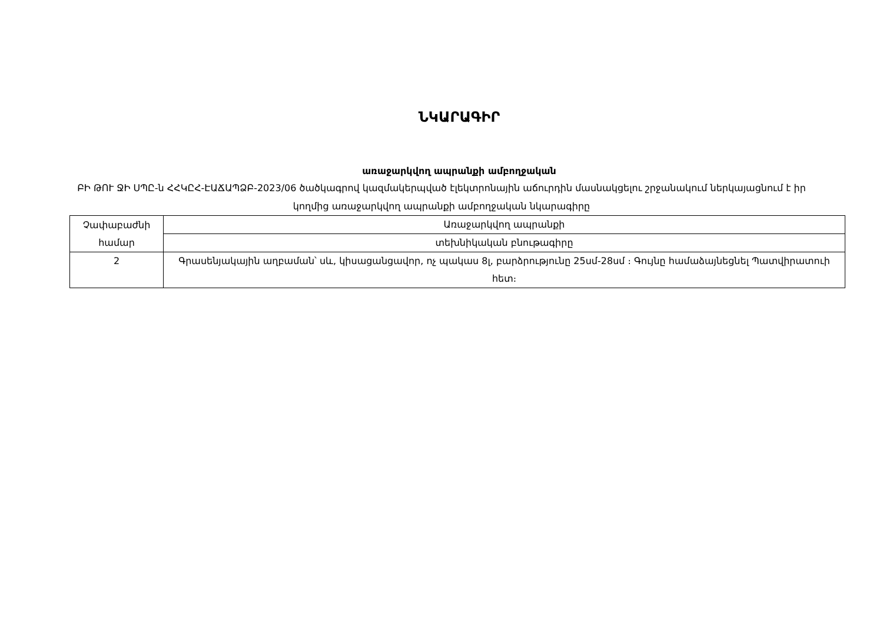ՆԿԱՐԱԳԻՐ
առաջարկվող ապրանքի ամբողջական
ԲԻ ԹՈՒ ՋԻ ՍՊԸ-ն ՀՀԿԸՀ-ԷԱՃԱՊՁԲ-2023/06 ծածկագրով կազմակերպված էլեկտրոնային աճուրդին մասնակցելու շրջանակում ներկայացնում է իր կողմից առաջարկվող ապրանքի ամբողջական նկարագիրը
| Չափաբաժնի համար | Առաջարկվող ապրանքի |
| | տեխնիկական բնութագիրը |
| 2 | Գրասենյակային աղբաման՝ սև, կիսացանցավոր, ոչ պակաս 8լ, բարձրությունը 25սմ-28սմ ։ Գույնը համաձայնեցնել Պատվիրատուի հետ։ |